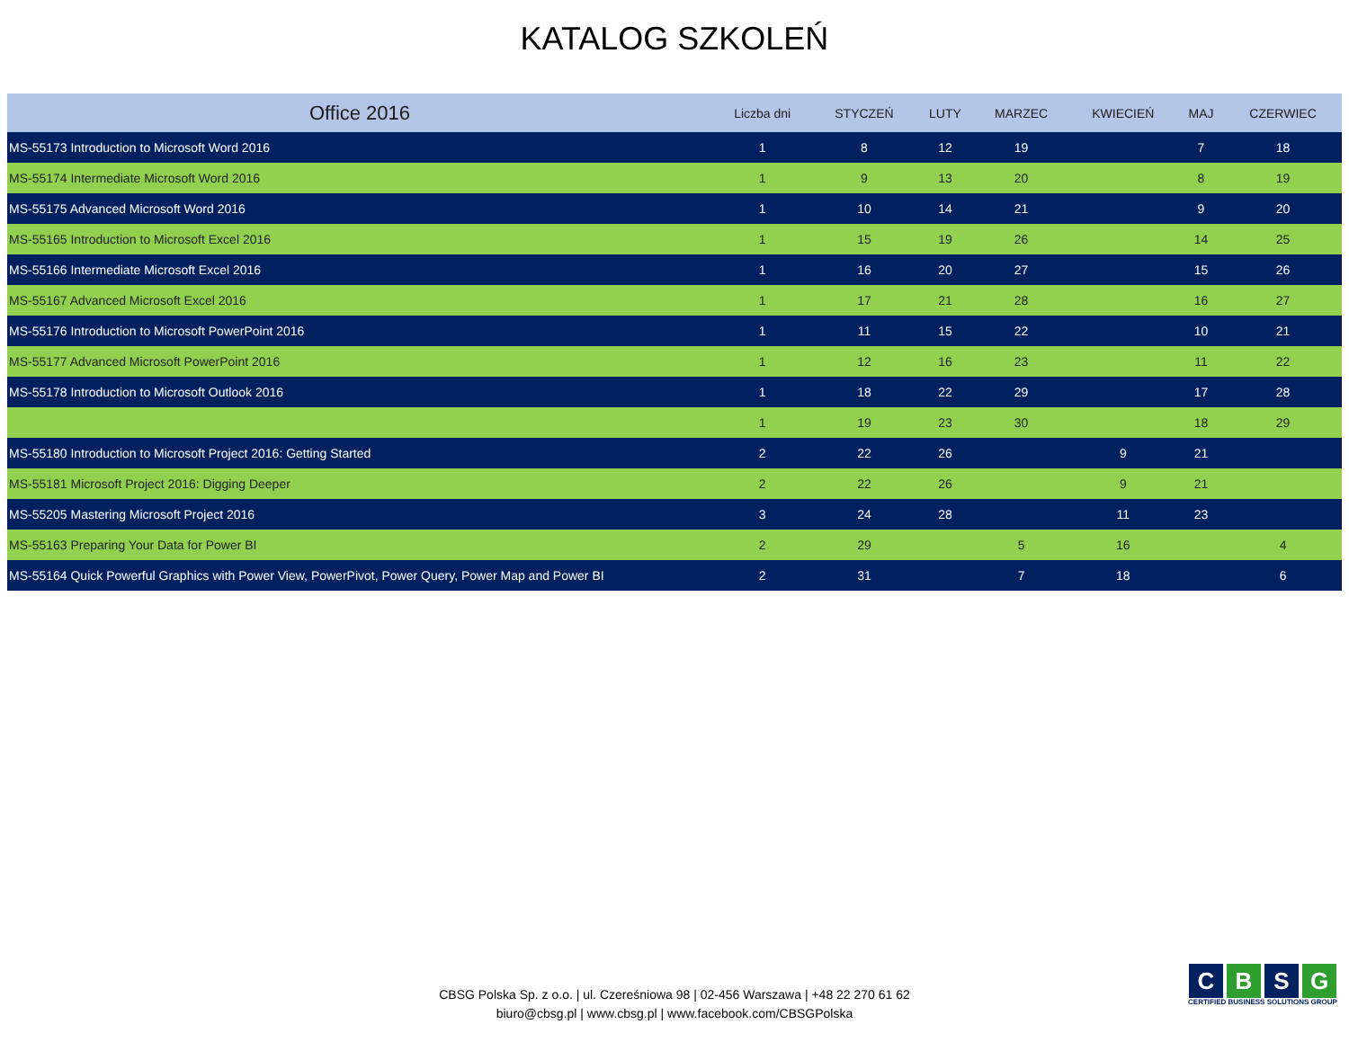KATALOG SZKOLEŃ
| Office 2016 | Liczba dni | STYCZEŃ | LUTY | MARZEC | KWIECIEŃ | MAJ | CZERWIEC |
| --- | --- | --- | --- | --- | --- | --- | --- |
| MS-55173 Introduction to Microsoft Word 2016 | 1 | 8 | 12 | 19 | | 7 | 18 |
| MS-55174 Intermediate Microsoft Word 2016 | 1 | 9 | 13 | 20 | | 8 | 19 |
| MS-55175 Advanced Microsoft Word 2016 | 1 | 10 | 14 | 21 | | 9 | 20 |
| MS-55165 Introduction to Microsoft Excel 2016 | 1 | 15 | 19 | 26 | | 14 | 25 |
| MS-55166 Intermediate Microsoft Excel 2016 | 1 | 16 | 20 | 27 | | 15 | 26 |
| MS-55167 Advanced Microsoft Excel 2016 | 1 | 17 | 21 | 28 | | 16 | 27 |
| MS-55176 Introduction to Microsoft PowerPoint 2016 | 1 | 11 | 15 | 22 | | 10 | 21 |
| MS-55177 Advanced Microsoft PowerPoint 2016 | 1 | 12 | 16 | 23 | | 11 | 22 |
| MS-55178 Introduction to Microsoft Outlook 2016 | 1 | 18 | 22 | 29 | | 17 | 28 |
| | 1 | 19 | 23 | 30 | | 18 | 29 |
| MS-55180 Introduction to Microsoft Project 2016: Getting Started | 2 | 22 | 26 | | 9 | 21 | |
| MS-55181 Microsoft Project 2016: Digging Deeper | 2 | 22 | 26 | | 9 | 21 | |
| MS-55205 Mastering Microsoft Project 2016 | 3 | 24 | 28 | | 11 | 23 | |
| MS-55163 Preparing Your Data for Power BI | 2 | 29 | | 5 | 16 | | 4 |
| MS-55164 Quick Powerful Graphics with Power View, PowerPivot, Power Query, Power Map and Power BI | 2 | 31 | | 7 | 18 | | 6 |
CBSG Polska Sp. z o.o. | ul. Czereśniowa 98 | 02-456 Warszawa | +48 22 270 61 62
biuro@cbsg.pl | www.cbsg.pl | www.facebook.com/CBSGPolska
C B S G
CERTIFIED BUSINESS SOLUTIONS GROUP